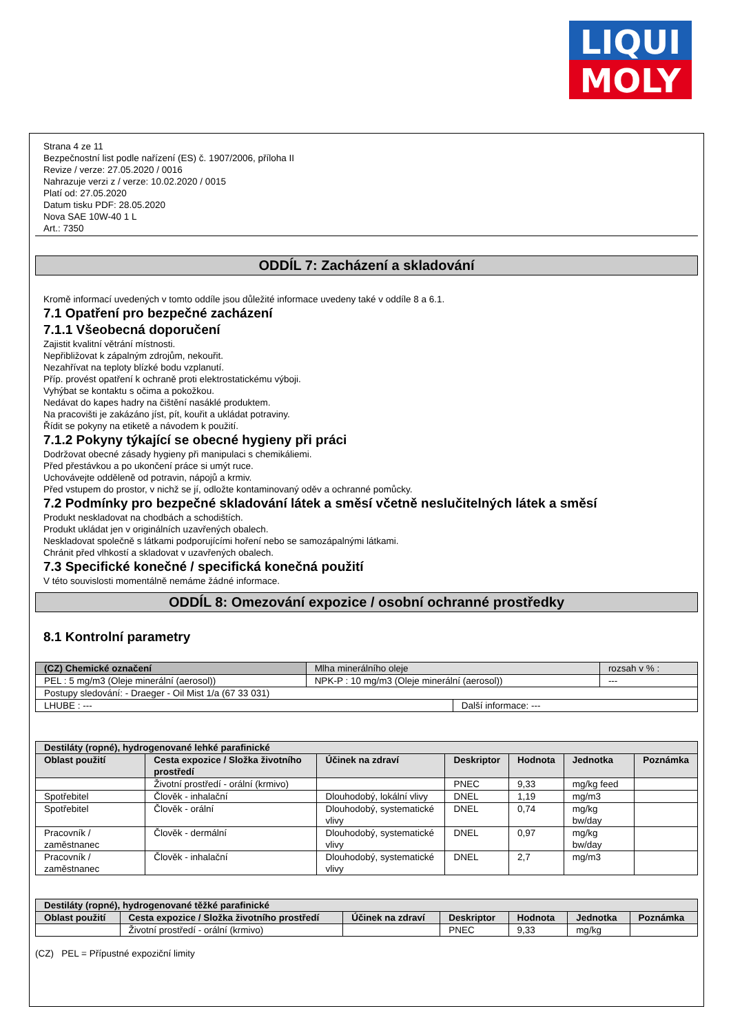LIQUI
MOLY
Strana 4 ze 11
Bezpečnostní list podle nařízení (ES) č. 1907/2006, příloha II
Revize / verze: 27.05.2020 / 0016
Nahrazuje verzi z / verze: 10.02.2020 / 0015
Platí od: 27.05.2020
Datum tisku PDF: 28.05.2020
Nova SAE 10W-40 1 L
Art.: 7350
ODDÍL 7: Zacházení a skladování
Kromě informací uvedených v tomto oddíle jsou důležité informace uvedeny také v oddíle 8 a 6.1.
7.1 Opatření pro bezpečné zacházení
7.1.1 Všeobecná doporučení
Zajistit kvalitní větrání místnosti.
Nepřibližovat k zápalným zdrojům, nekouřit.
Nezahřívat na teploty blízké bodu vzplanutí.
Příp. provést opatření k ochraně proti elektrostatickému výboji.
Vyhýbat se kontaktu s očima a pokožkou.
Nedávat do kapes hadry na čištění nasáklé produktem.
Na pracovišti je zakázáno jíst, pít, kouřit a ukládat potraviny.
Řídit se pokyny na etiketě a návodem k použití.
7.1.2 Pokyny týkající se obecné hygieny při práci
Dodržovat obecné zásady hygieny při manipulaci s chemikáliemi.
Před přestávkou a po ukončení práce si umýt ruce.
Uchovávejte odděleně od potravin, nápojů a krmiv.
Před vstupem do prostor, v nichž se jí, odložte kontaminovaný oděv a ochranné pomůcky.
7.2 Podmínky pro bezpečné skladování látek a směsí včetně neslučitelných látek a směsí
Produkt neskladovat na chodbách a schodištích.
Produkt ukládat jen v originálních uzavřených obalech.
Neskladovat společně s látkami podporujícími hoření nebo se samozápalnými látkami.
Chránit před vlhkostí a skladovat v uzavřených obalech.
7.3 Specifické konečné / specifická konečná použití
V této souvislosti momentálně nemáme žádné informace.
ODDÍL 8: Omezování expozice / osobní ochranné prostředky
8.1 Kontrolní parametry
| (CZ) Chemické označení | Mlha minerálního oleje | | | rozsah v % : |
| PEL : 5 mg/m3 (Oleje minerální (aerosol)) | | NPK-P : 10 mg/m3 (Oleje minerální (aerosol)) | | --- |
| Postupy sledování: - Draeger - Oil Mist 1/a (67 33 031) | | | | |
| LHUBE : --- | | | Další informace: --- | |
| Destiláty (ropné), hydrogenované lehké parafinické | | | | | | |
| --- | --- | --- | --- | --- | --- | --- |
| Oblast použití | Cesta expozice / Složka životního prostředí | Účinek na zdraví | Deskriptor | Hodnota | Jednotka | Poznámka |
| | Životní prostředí - orální (krmivo) | | PNEC | 9,33 | mg/kg feed | |
| Spotřebitel | Člověk - inhalační | Dlouhodobý, lokální vlivy | DNEL | 1,19 | mg/m3 | |
| Spotřebitel | Člověk - orální | Dlouhodobý, systematické vlivy | DNEL | 0,74 | mg/kg bw/day | |
| Pracovník / zaměstnanec | Člověk - dermální | Dlouhodobý, systematické vlivy | DNEL | 0,97 | mg/kg bw/day | |
| Pracovník / zaměstnanec | Člověk - inhalační | Dlouhodobý, systematické vlivy | DNEL | 2,7 | mg/m3 | |
| Destiláty (ropné), hydrogenované těžké parafinické | | | | | | |
| --- | --- | --- | --- | --- | --- | --- |
| Oblast použití | Cesta expozice / Složka životního prostředí | Účinek na zdraví | Deskriptor | Hodnota | Jednotka | Poznámka |
| | Životní prostředí - orální (krmivo) | | PNEC | 9,33 | mg/kg | |
(CZ) PEL = Přípustné expoziční limity